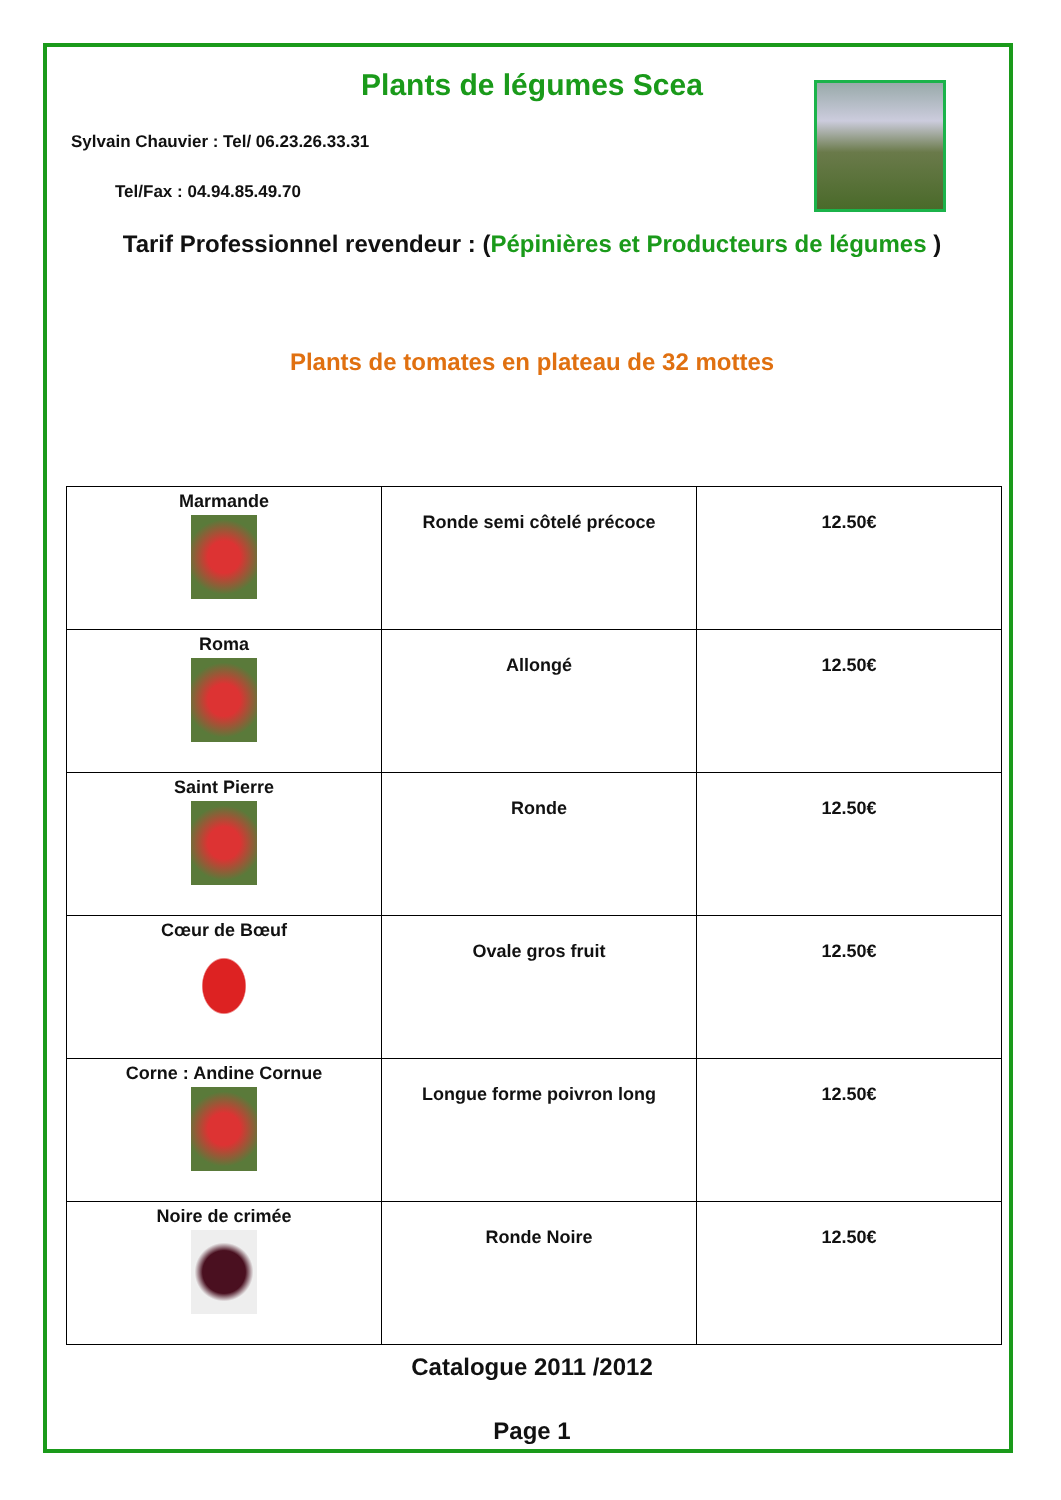Plants de légumes Scea
Sylvain Chauvier : Tel/ 06.23.26.33.31
Tel/Fax : 04.94.85.49.70
Tarif Professionnel revendeur : (Pépinières et Producteurs de légumes )
Plants de tomates en plateau de 32 mottes
| Marmande | Ronde semi côtelé précoce | 12.50€ |
| Roma | Allongé | 12.50€ |
| Saint Pierre | Ronde | 12.50€ |
| Cœur de Bœuf | Ovale gros fruit | 12.50€ |
| Corne : Andine Cornue | Longue forme poivron long | 12.50€ |
| Noire de crimée | Ronde Noire | 12.50€ |
Catalogue 2011 /2012
Page 1